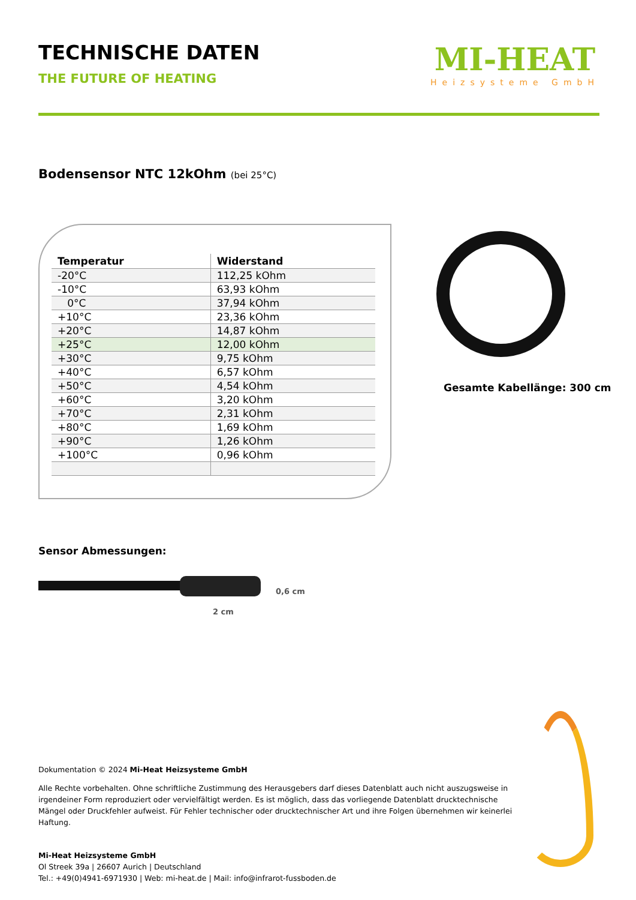TECHNISCHE DATEN
THE FUTURE OF HEATING
MI-HEAT
Heizsysteme GmbH
Bodensensor NTC 12kOhm (bei 25°C)
| Temperatur | Widerstand |
| --- | --- |
| -20°C | 112,25 kOhm |
| -10°C | 63,93 kOhm |
| 0°C | 37,94 kOhm |
| +10°C | 23,36 kOhm |
| +20°C | 14,87 kOhm |
| +25°C | 12,00 kOhm |
| +30°C | 9,75 kOhm |
| +40°C | 6,57 kOhm |
| +50°C | 4,54 kOhm |
| +60°C | 3,20 kOhm |
| +70°C | 2,31 kOhm |
| +80°C | 1,69 kOhm |
| +90°C | 1,26 kOhm |
| +100°C | 0,96 kOhm |
Gesamte Kabellänge: 300 cm
Sensor Abmessungen:
0,6 cm
2 cm
Dokumentation © 2024 Mi-Heat Heizsysteme GmbH
Alle Rechte vorbehalten. Ohne schriftliche Zustimmung des Herausgebers darf dieses Datenblatt auch nicht auszugsweise in irgendeiner Form reproduziert oder vervielfältigt werden. Es ist möglich, dass das vorliegende Datenblatt drucktechnische Mängel oder Druckfehler aufweist. Für Fehler technischer oder drucktechnischer Art und ihre Folgen übernehmen wir keinerlei Haftung.
Mi-Heat Heizsysteme GmbH
Ol Streek 39a | 26607 Aurich | Deutschland
Tel.: +49(0)4941-6971930 | Web: mi-heat.de | Mail: info@infrarot-fussboden.de